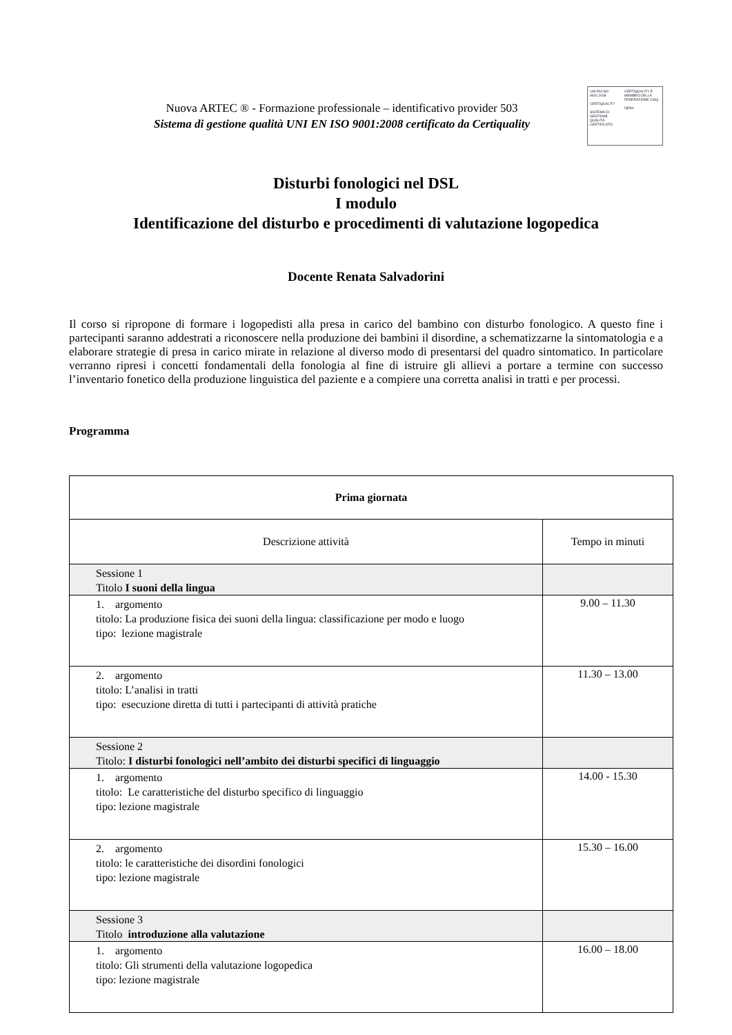Nuova ARTEC ® - Formazione professionale – identificativo provider 503
Sistema di gestione qualità UNI EN ISO 9001:2008 certificato da Certiquality
UNI EN ISO 9001:2008
CERTIQUALITY
SISTEMA DI GESTIONE QUALITÀ CERTIFICATO
CERTIQUALITY È MEMBRO DELLA FEDERAZIONE CISQ
IQNet
Disturbi fonologici nel DSL
I modulo
Identificazione del disturbo e procedimenti di valutazione logopedica
Docente Renata Salvadorini
Il corso si ripropone di formare i logopedisti alla presa in carico del bambino con disturbo fonologico. A questo fine i partecipanti saranno addestrati a riconoscere nella produzione dei bambini il disordine, a schematizzarne la sintomatologia e a elaborare strategie di presa in carico mirate in relazione al diverso modo di presentarsi del quadro sintomatico. In particolare verranno ripresi i concetti fondamentali della fonologia al fine di istruire gli allievi a portare a termine con successo l’inventario fonetico della produzione linguistica del paziente e a compiere una corretta analisi in tratti e per processi.
Programma
| Prima giornata | |
| --- | --- |
| Descrizione attività | Tempo in minuti |
| Sessione 1 Titolo I suoni della lingua | |
| 1. argomento titolo: La produzione fisica dei suoni della lingua: classificazione per modo e luogo tipo: lezione magistrale | 9.00 – 11.30 |
| 2. argomento titolo: L’analisi in tratti tipo: esecuzione diretta di tutti i partecipanti di attività pratiche | 11.30 – 13.00 |
| Sessione 2 Titolo: I disturbi fonologici nell’ambito dei disturbi specifici di linguaggio | |
| 1. argomento titolo: Le caratteristiche del disturbo specifico di linguaggio tipo: lezione magistrale | 14.00 - 15.30 |
| 2. argomento titolo: le caratteristiche dei disordini fonologici tipo: lezione magistrale | 15.30 – 16.00 |
| Sessione 3 Titolo introduzione alla valutazione | |
| 1. argomento titolo: Gli strumenti della valutazione logopedica tipo: lezione magistrale | 16.00 – 18.00 |